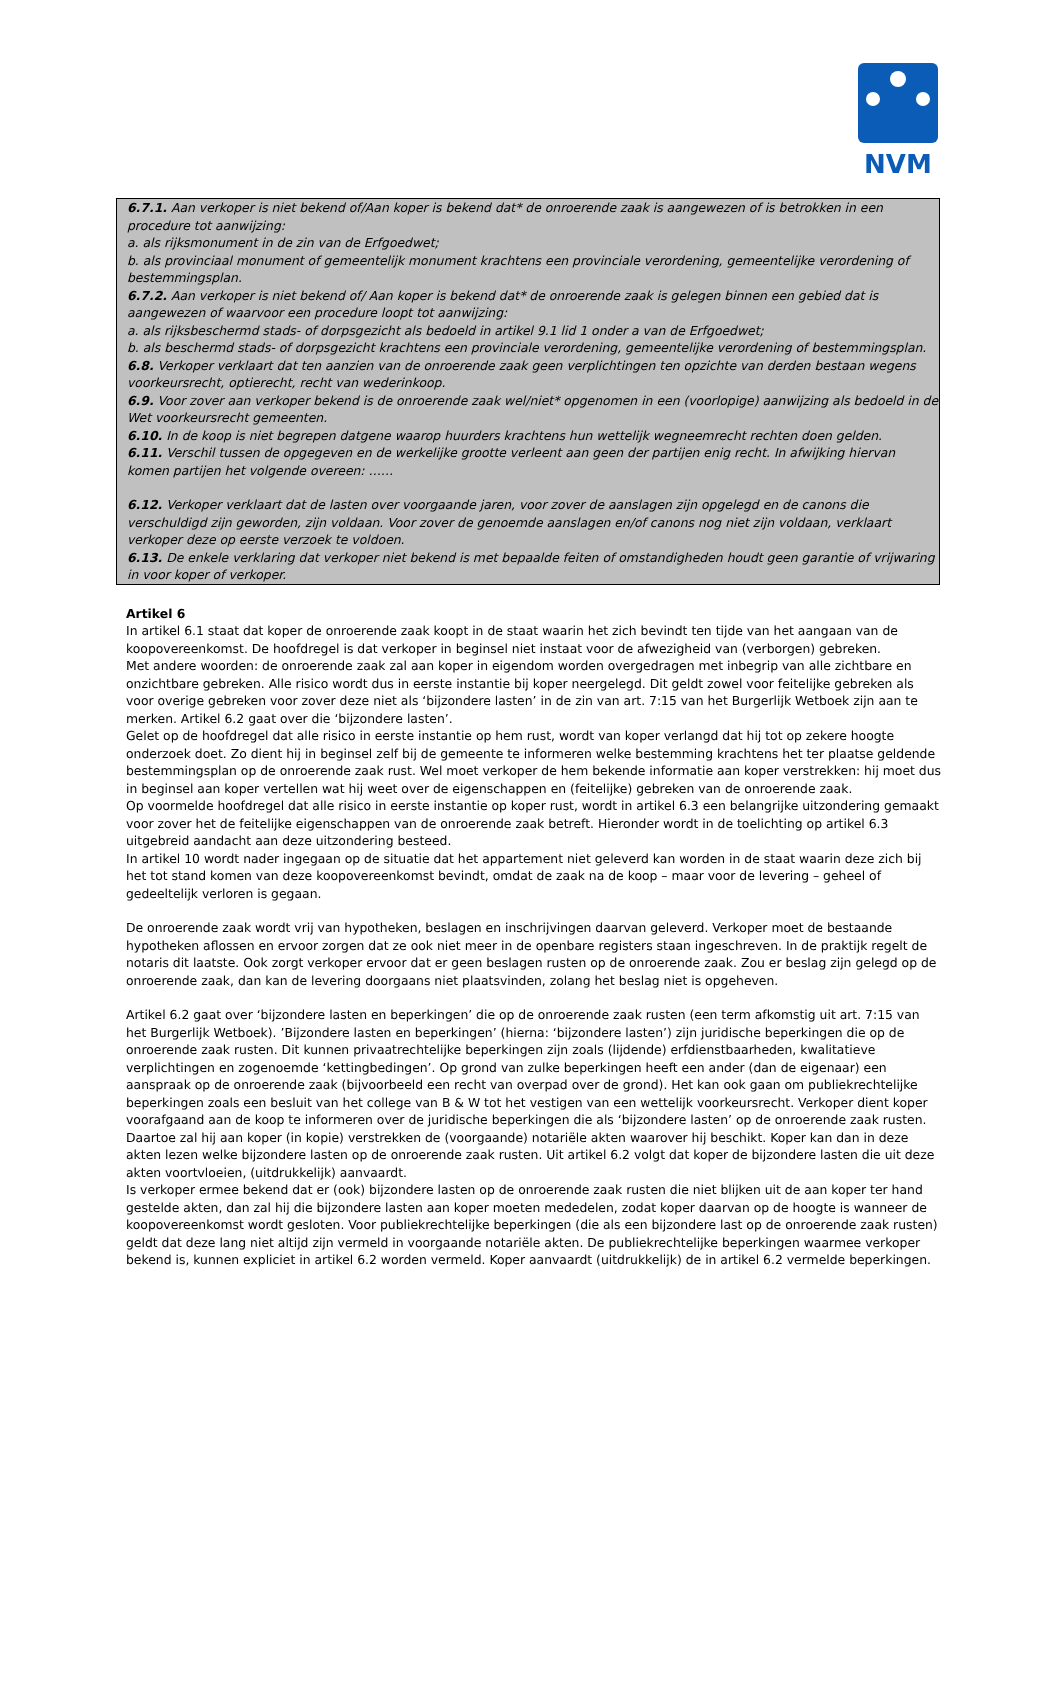NVM
6.7.1. Aan verkoper is niet bekend of/Aan koper is bekend dat* de onroerende zaak is aangewezen of is betrokken in een procedure tot aanwijzing:
a. als rijksmonument in de zin van de Erfgoedwet;
b. als provinciaal monument of gemeentelijk monument krachtens een provinciale verordening, gemeentelijke verordening of bestemmingsplan.
6.7.2. Aan verkoper is niet bekend of/ Aan koper is bekend dat* de onroerende zaak is gelegen binnen een gebied dat is aangewezen of waarvoor een procedure loopt tot aanwijzing:
a. als rijksbeschermd stads- of dorpsgezicht als bedoeld in artikel 9.1 lid 1 onder a van de Erfgoedwet;
b. als beschermd stads- of dorpsgezicht krachtens een provinciale verordening, gemeentelijke verordening of bestemmingsplan.
6.8. Verkoper verklaart dat ten aanzien van de onroerende zaak geen verplichtingen ten opzichte van derden bestaan wegens voorkeursrecht, optierecht, recht van wederinkoop.
6.9. Voor zover aan verkoper bekend is de onroerende zaak wel/niet* opgenomen in een (voorlopige) aanwijzing als bedoeld in de Wet voorkeursrecht gemeenten.
6.10. In de koop is niet begrepen datgene waarop huurders krachtens hun wettelijk wegneemrecht rechten doen gelden.
6.11. Verschil tussen de opgegeven en de werkelijke grootte verleent aan geen der partijen enig recht. In afwijking hiervan komen partijen het volgende overeen: ……
6.12. Verkoper verklaart dat de lasten over voorgaande jaren, voor zover de aanslagen zijn opgelegd en de canons die verschuldigd zijn geworden, zijn voldaan. Voor zover de genoemde aanslagen en/of canons nog niet zijn voldaan, verklaart verkoper deze op eerste verzoek te voldoen.
6.13. De enkele verklaring dat verkoper niet bekend is met bepaalde feiten of omstandigheden houdt geen garantie of vrijwaring in voor koper of verkoper.
Artikel 6
In artikel 6.1 staat dat koper de onroerende zaak koopt in de staat waarin het zich bevindt ten tijde van het aangaan van de koopovereenkomst. De hoofdregel is dat verkoper in beginsel niet instaat voor de afwezigheid van (verborgen) gebreken.
Met andere woorden: de onroerende zaak zal aan koper in eigendom worden overgedragen met inbegrip van alle zichtbare en onzichtbare gebreken. Alle risico wordt dus in eerste instantie bij koper neergelegd. Dit geldt zowel voor feitelijke gebreken als voor overige gebreken voor zover deze niet als ‘bijzondere lasten’ in de zin van art. 7:15 van het Burgerlijk Wetboek zijn aan te merken. Artikel 6.2 gaat over die ‘bijzondere lasten’.
Gelet op de hoofdregel dat alle risico in eerste instantie op hem rust, wordt van koper verlangd dat hij tot op zekere hoogte onderzoek doet. Zo dient hij in beginsel zelf bij de gemeente te informeren welke bestemming krachtens het ter plaatse geldende bestemmingsplan op de onroerende zaak rust. Wel moet verkoper de hem bekende informatie aan koper verstrekken: hij moet dus in beginsel aan koper vertellen wat hij weet over de eigenschappen en (feitelijke) gebreken van de onroerende zaak.
Op voormelde hoofdregel dat alle risico in eerste instantie op koper rust, wordt in artikel 6.3 een belangrijke uitzondering gemaakt voor zover het de feitelijke eigenschappen van de onroerende zaak betreft. Hieronder wordt in de toelichting op artikel 6.3 uitgebreid aandacht aan deze uitzondering besteed.
In artikel 10 wordt nader ingegaan op de situatie dat het appartement niet geleverd kan worden in de staat waarin deze zich bij het tot stand komen van deze koopovereenkomst bevindt, omdat de zaak na de koop – maar voor de levering – geheel of gedeeltelijk verloren is gegaan.
De onroerende zaak wordt vrij van hypotheken, beslagen en inschrijvingen daarvan geleverd. Verkoper moet de bestaande hypotheken aflossen en ervoor zorgen dat ze ook niet meer in de openbare registers staan ingeschreven. In de praktijk regelt de notaris dit laatste. Ook zorgt verkoper ervoor dat er geen beslagen rusten op de onroerende zaak. Zou er beslag zijn gelegd op de onroerende zaak, dan kan de levering doorgaans niet plaatsvinden, zolang het beslag niet is opgeheven.
Artikel 6.2 gaat over ‘bijzondere lasten en beperkingen’ die op de onroerende zaak rusten (een term afkomstig uit art. 7:15 van het Burgerlijk Wetboek). ’Bijzondere lasten en beperkingen’ (hierna: ‘bijzondere lasten’) zijn juridische beperkingen die op de onroerende zaak rusten. Dit kunnen privaatrechtelijke beperkingen zijn zoals (lijdende) erfdienstbaarheden, kwalitatieve verplichtingen en zogenoemde ‘kettingbedingen’. Op grond van zulke beperkingen heeft een ander (dan de eigenaar) een aanspraak op de onroerende zaak (bijvoorbeeld een recht van overpad over de grond). Het kan ook gaan om publiekrechtelijke beperkingen zoals een besluit van het college van B & W tot het vestigen van een wettelijk voorkeursrecht. Verkoper dient koper voorafgaand aan de koop te informeren over de juridische beperkingen die als ‘bijzondere lasten’ op de onroerende zaak rusten. Daartoe zal hij aan koper (in kopie) verstrekken de (voorgaande) notariële akten waarover hij beschikt. Koper kan dan in deze akten lezen welke bijzondere lasten op de onroerende zaak rusten. Uit artikel 6.2 volgt dat koper de bijzondere lasten die uit deze akten voortvloeien, (uitdrukkelijk) aanvaardt.
Is verkoper ermee bekend dat er (ook) bijzondere lasten op de onroerende zaak rusten die niet blijken uit de aan koper ter hand gestelde akten, dan zal hij die bijzondere lasten aan koper moeten mededelen, zodat koper daarvan op de hoogte is wanneer de koopovereenkomst wordt gesloten. Voor publiekrechtelijke beperkingen (die als een bijzondere last op de onroerende zaak rusten) geldt dat deze lang niet altijd zijn vermeld in voorgaande notariële akten. De publiekrechtelijke beperkingen waarmee verkoper bekend is, kunnen expliciet in artikel 6.2 worden vermeld. Koper aanvaardt (uitdrukkelijk) de in artikel 6.2 vermelde beperkingen.